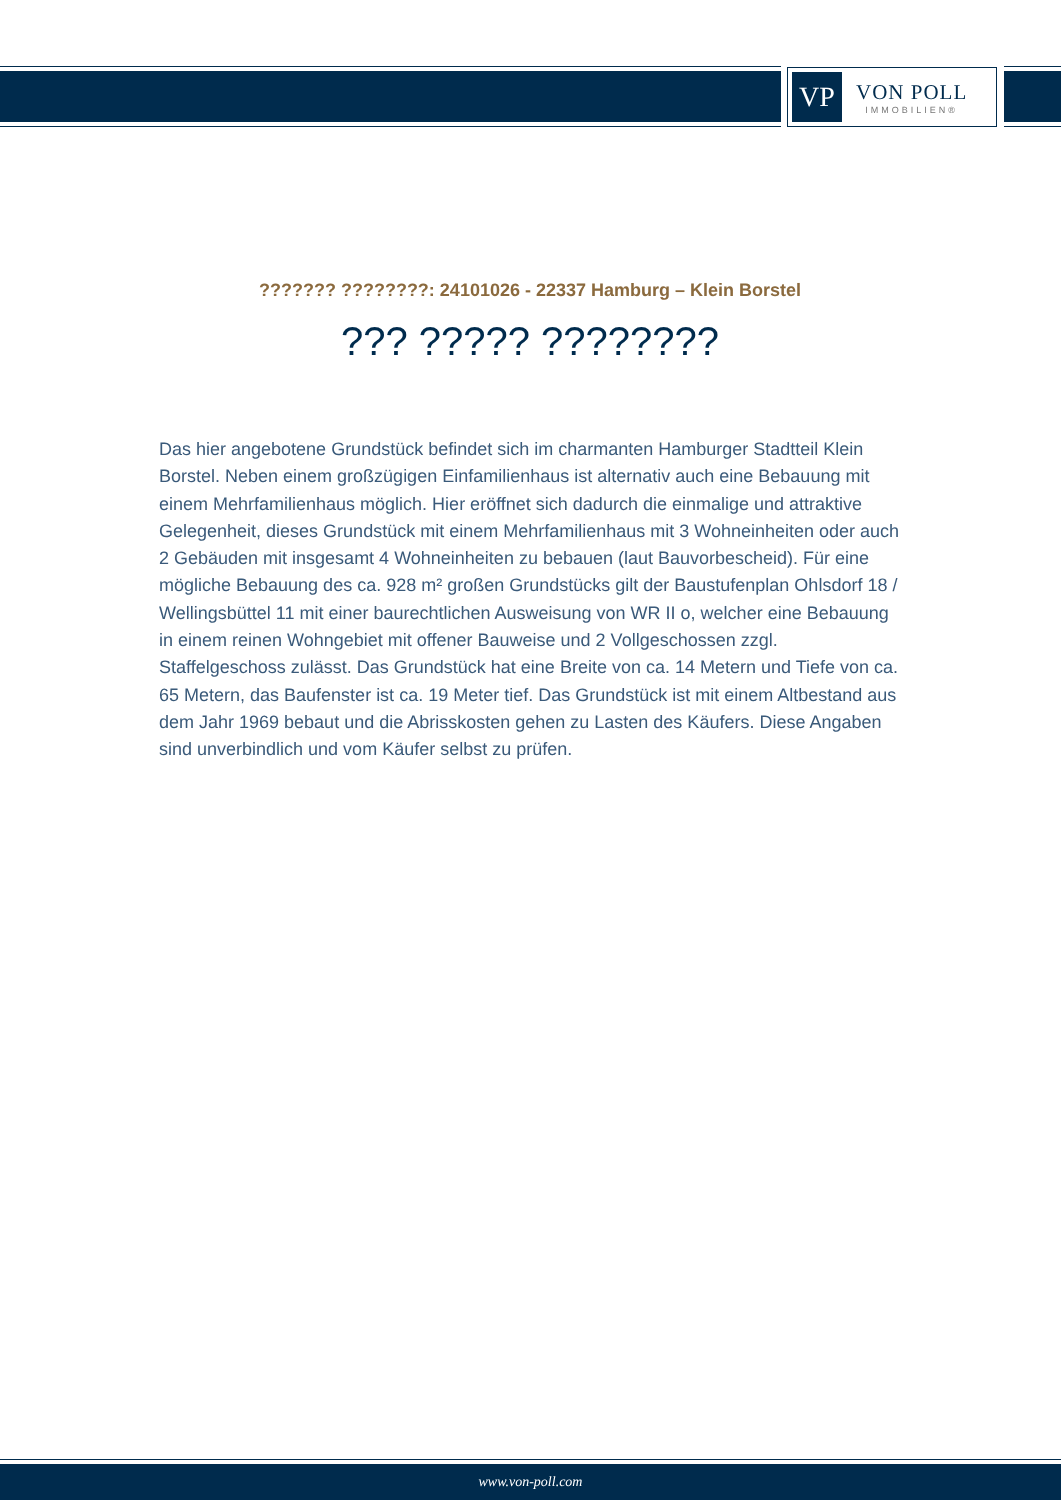VP
VON POLL
IMMOBILIEN®
??????? ????????: 24101026 - 22337 Hamburg – Klein Borstel
??? ????? ????????
Das hier angebotene Grundstück befindet sich im charmanten Hamburger Stadtteil Klein Borstel. Neben einem großzügigen Einfamilienhaus ist alternativ auch eine Bebauung mit einem Mehrfamilienhaus möglich. Hier eröffnet sich dadurch die einmalige und attraktive Gelegenheit, dieses Grundstück mit einem Mehrfamilienhaus mit 3 Wohneinheiten oder auch 2 Gebäuden mit insgesamt 4 Wohneinheiten zu bebauen (laut Bauvorbescheid). Für eine mögliche Bebauung des ca. 928 m² großen Grundstücks gilt der Baustufenplan Ohlsdorf 18 / Wellingsbüttel 11 mit einer baurechtlichen Ausweisung von WR II o, welcher eine Bebauung in einem reinen Wohngebiet mit offener Bauweise und 2 Vollgeschossen zzgl. Staffelgeschoss zulässt. Das Grundstück hat eine Breite von ca. 14 Metern und Tiefe von ca. 65 Metern, das Baufenster ist ca. 19 Meter tief. Das Grundstück ist mit einem Altbestand aus dem Jahr 1969 bebaut und die Abrisskosten gehen zu Lasten des Käufers. Diese Angaben sind unverbindlich und vom Käufer selbst zu prüfen.
www.von-poll.com